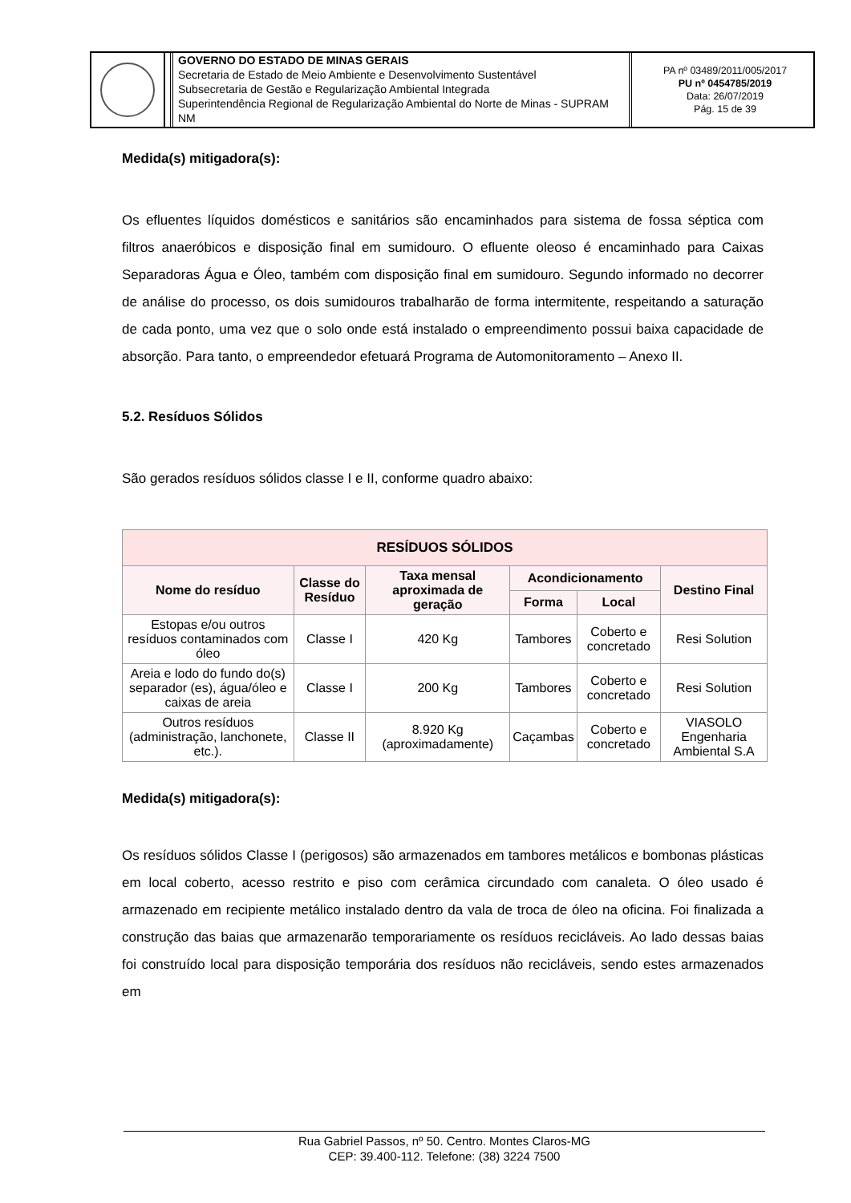GOVERNO DO ESTADO DE MINAS GERAIS
Secretaria de Estado de Meio Ambiente e Desenvolvimento Sustentável
Subsecretaria de Gestão e Regularização Ambiental Integrada
Superintendência Regional de Regularização Ambiental do Norte de Minas - SUPRAM NM
PA nº 03489/2011/005/2017
PU nº 0454785/2019
Data: 26/07/2019
Pág. 15 de 39
Medida(s) mitigadora(s):
Os efluentes líquidos domésticos e sanitários são encaminhados para sistema de fossa séptica com filtros anaeróbicos e disposição final em sumidouro. O efluente oleoso é encaminhado para Caixas Separadoras Água e Óleo, também com disposição final em sumidouro. Segundo informado no decorrer de análise do processo, os dois sumidouros trabalharão de forma intermitente, respeitando a saturação de cada ponto, uma vez que o solo onde está instalado o empreendimento possui baixa capacidade de absorção. Para tanto, o empreendedor efetuará Programa de Automonitoramento – Anexo II.
5.2. Resíduos Sólidos
São gerados resíduos sólidos classe I e II, conforme quadro abaixo:
| RESÍDUOS SÓLIDOS | | | | | |
| --- | --- | --- | --- | --- | --- |
| Nome do resíduo | Classe do Resíduo | Taxa mensal aproximada de geração | Acondicionamento | | Destino Final |
| | | | Forma | Local | |
| Estopas e/ou outros resíduos contaminados com óleo | Classe I | 420 Kg | Tambores | Coberto e concretado | Resi Solution |
| Areia e lodo do fundo do(s) separador (es), água/óleo e caixas de areia | Classe I | 200 Kg | Tambores | Coberto e concretado | Resi Solution |
| Outros resíduos (administração, lanchonete, etc.). | Classe II | 8.920 Kg (aproximadamente) | Caçambas | Coberto e concretado | VIASOLO Engenharia Ambiental S.A |
Medida(s) mitigadora(s):
Os resíduos sólidos Classe I (perigosos) são armazenados em tambores metálicos e bombonas plásticas em local coberto, acesso restrito e piso com cerâmica circundado com canaleta. O óleo usado é armazenado em recipiente metálico instalado dentro da vala de troca de óleo na oficina. Foi finalizada a construção das baias que armazenarão temporariamente os resíduos recicláveis. Ao lado dessas baias foi construído local para disposição temporária dos resíduos não recicláveis, sendo estes armazenados em
Rua Gabriel Passos, nº 50. Centro. Montes Claros-MG
CEP: 39.400-112. Telefone: (38) 3224 7500